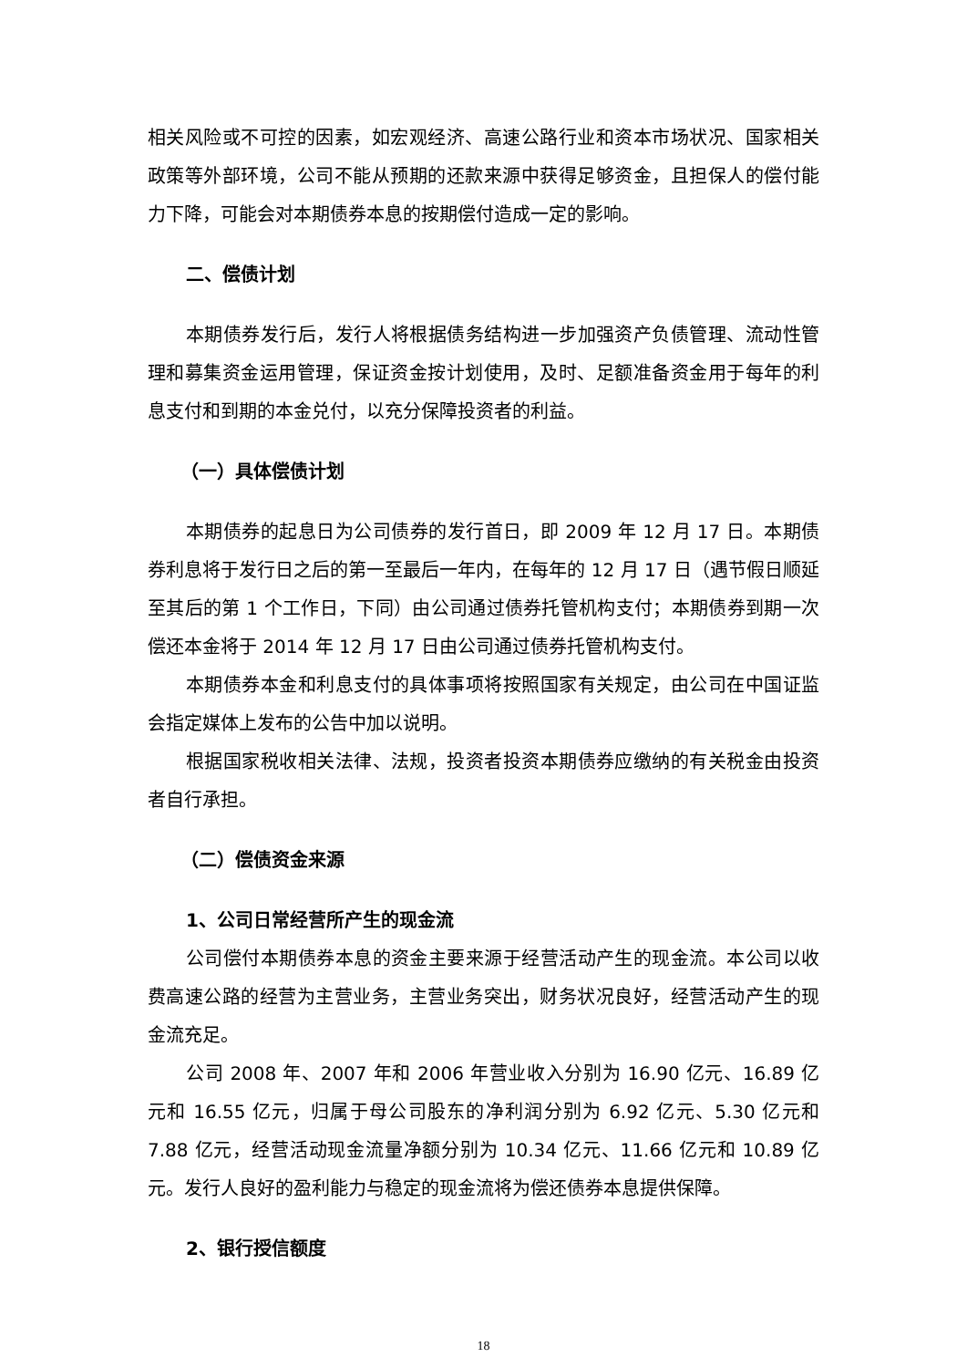相关风险或不可控的因素，如宏观经济、高速公路行业和资本市场状况、国家相关政策等外部环境，公司不能从预期的还款来源中获得足够资金，且担保人的偿付能力下降，可能会对本期债券本息的按期偿付造成一定的影响。
二、偿债计划
本期债券发行后，发行人将根据债务结构进一步加强资产负债管理、流动性管理和募集资金运用管理，保证资金按计划使用，及时、足额准备资金用于每年的利息支付和到期的本金兑付，以充分保障投资者的利益。
（一）具体偿债计划
本期债券的起息日为公司债券的发行首日，即 2009 年 12 月 17 日。本期债券利息将于发行日之后的第一至最后一年内，在每年的 12 月 17 日（遇节假日顺延至其后的第 1 个工作日，下同）由公司通过债券托管机构支付；本期债券到期一次偿还本金将于 2014 年 12 月 17 日由公司通过债券托管机构支付。
本期债券本金和利息支付的具体事项将按照国家有关规定，由公司在中国证监会指定媒体上发布的公告中加以说明。
根据国家税收相关法律、法规，投资者投资本期债券应缴纳的有关税金由投资者自行承担。
（二）偿债资金来源
1、公司日常经营所产生的现金流
公司偿付本期债券本息的资金主要来源于经营活动产生的现金流。本公司以收费高速公路的经营为主营业务，主营业务突出，财务状况良好，经营活动产生的现金流充足。
公司 2008 年、2007 年和 2006 年营业收入分别为 16.90 亿元、16.89 亿元和 16.55 亿元，归属于母公司股东的净利润分别为 6.92 亿元、5.30 亿元和 7.88 亿元，经营活动现金流量净额分别为 10.34 亿元、11.66 亿元和 10.89 亿元。发行人良好的盈利能力与稳定的现金流将为偿还债券本息提供保障。
2、银行授信额度
18